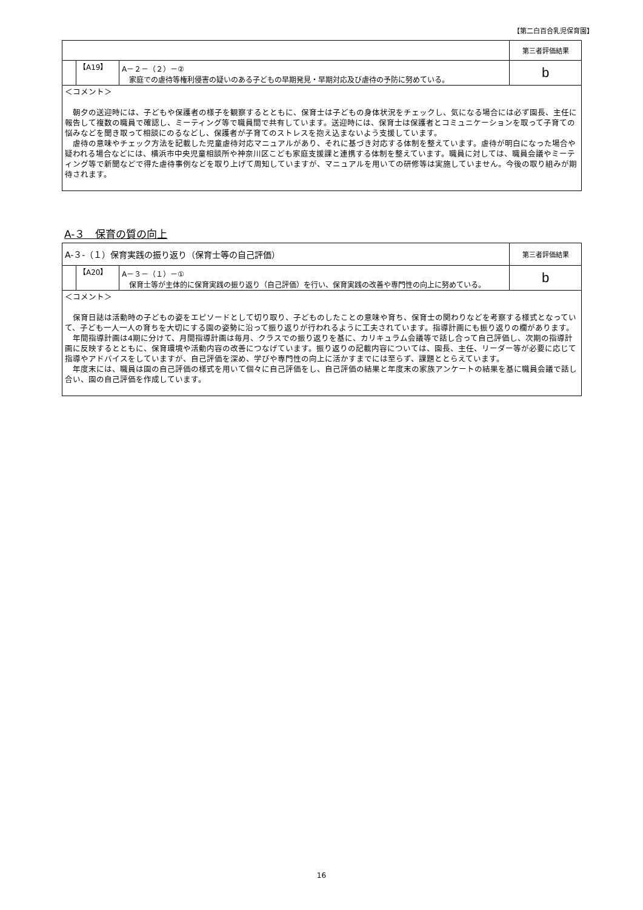【第二白百合乳児保育園】
| | | | 第三者評価結果 |
| | 【A19】 | A－２－（２）－② 家庭での虐待等権利侵害の疑いのある子どもの早期発見・早期対応及び虐待の予防に努めている。 | b |
| ＜コメント＞ 朝夕の送迎時には、子どもや保護者の様子を観察するとともに、保育士は子どもの身体状況をチェックし、気になる場合には必ず園長、主任に報告して複数の職員で確認し、ミーティング等で職員間で共有しています。送迎時には、保育士は保護者とコミュニケーションを取って子育ての悩みなどを聞き取って相談にのるなどし、保護者が子育てのストレスを抱え込まないよう支援しています。 虐待の意味やチェック方法を記載した児童虐待対応マニュアルがあり、それに基づき対応する体制を整えています。虐待が明白になった場合や疑われる場合などには、横浜市中央児童相談所や神奈川区こども家庭支援課と連携する体制を整えています。職員に対しては、職員会議やミーティング等で新聞などで得た虐待事例などを取り上げて周知していますが、マニュアルを用いての研修等は実施していません。今後の取り組みが期待されます。 | | | |
A-３　保育の質の向上
| A-３-（１）保育実践の振り返り（保育士等の自己評価） | | | 第三者評価結果 |
| | 【A20】 | A－３－（１）－① 保育士等が主体的に保育実践の振り返り（自己評価）を行い、保育実践の改善や専門性の向上に努めている。 | b |
| ＜コメント＞ 保育日誌は活動時の子どもの姿をエピソードとして切り取り、子どものしたことの意味や育ち、保育士の関わりなどを考察する様式となっていて、子ども一人一人の育ちを大切にする園の姿勢に沿って振り返りが行われるように工夫されています。指導計画にも振り返りの欄があります。 年間指導計画は4期に分けて、月間指導計画は毎月、クラスでの振り返りを基に、カリキュラム会議等で話し合って自己評価し、次期の指導計画に反映するとともに、保育環境や活動内容の改善につなげています。振り返りの記載内容については、園長、主任、リーダー等が必要に応じて指導やアドバイスをしていますが、自己評価を深め、学びや専門性の向上に活かすまでには至らず、課題ととらえています。 年度末には、職員は園の自己評価の様式を用いて個々に自己評価をし、自己評価の結果と年度末の家族アンケートの結果を基に職員会議で話し合い、園の自己評価を作成しています。 | | | |
16